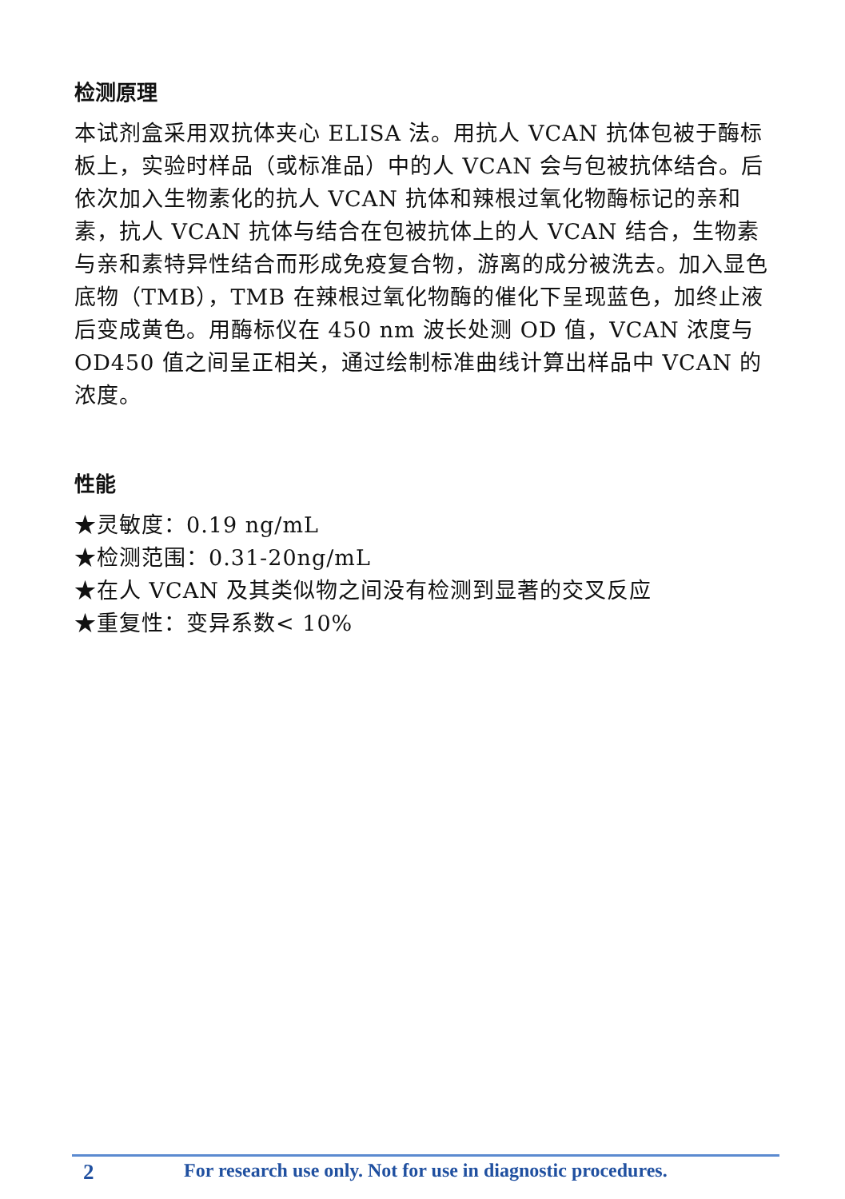检测原理
本试剂盒采用双抗体夹心 ELISA 法。用抗人 VCAN 抗体包被于酶标板上，实验时样品（或标准品）中的人 VCAN 会与包被抗体结合。后依次加入生物素化的抗人 VCAN 抗体和辣根过氧化物酶标记的亲和素，抗人 VCAN 抗体与结合在包被抗体上的人 VCAN 结合，生物素与亲和素特异性结合而形成免疫复合物，游离的成分被洗去。加入显色底物（TMB），TMB 在辣根过氧化物酶的催化下呈现蓝色，加终止液后变成黄色。用酶标仪在 450 nm 波长处测 OD 值，VCAN 浓度与 OD450 值之间呈正相关，通过绘制标准曲线计算出样品中 VCAN 的浓度。
性能
★灵敏度：0.19 ng/mL
★检测范围：0.31-20ng/mL
★在人 VCAN 及其类似物之间没有检测到显著的交叉反应
★重复性：变异系数< 10%
2 For research use only. Not for use in diagnostic procedures.